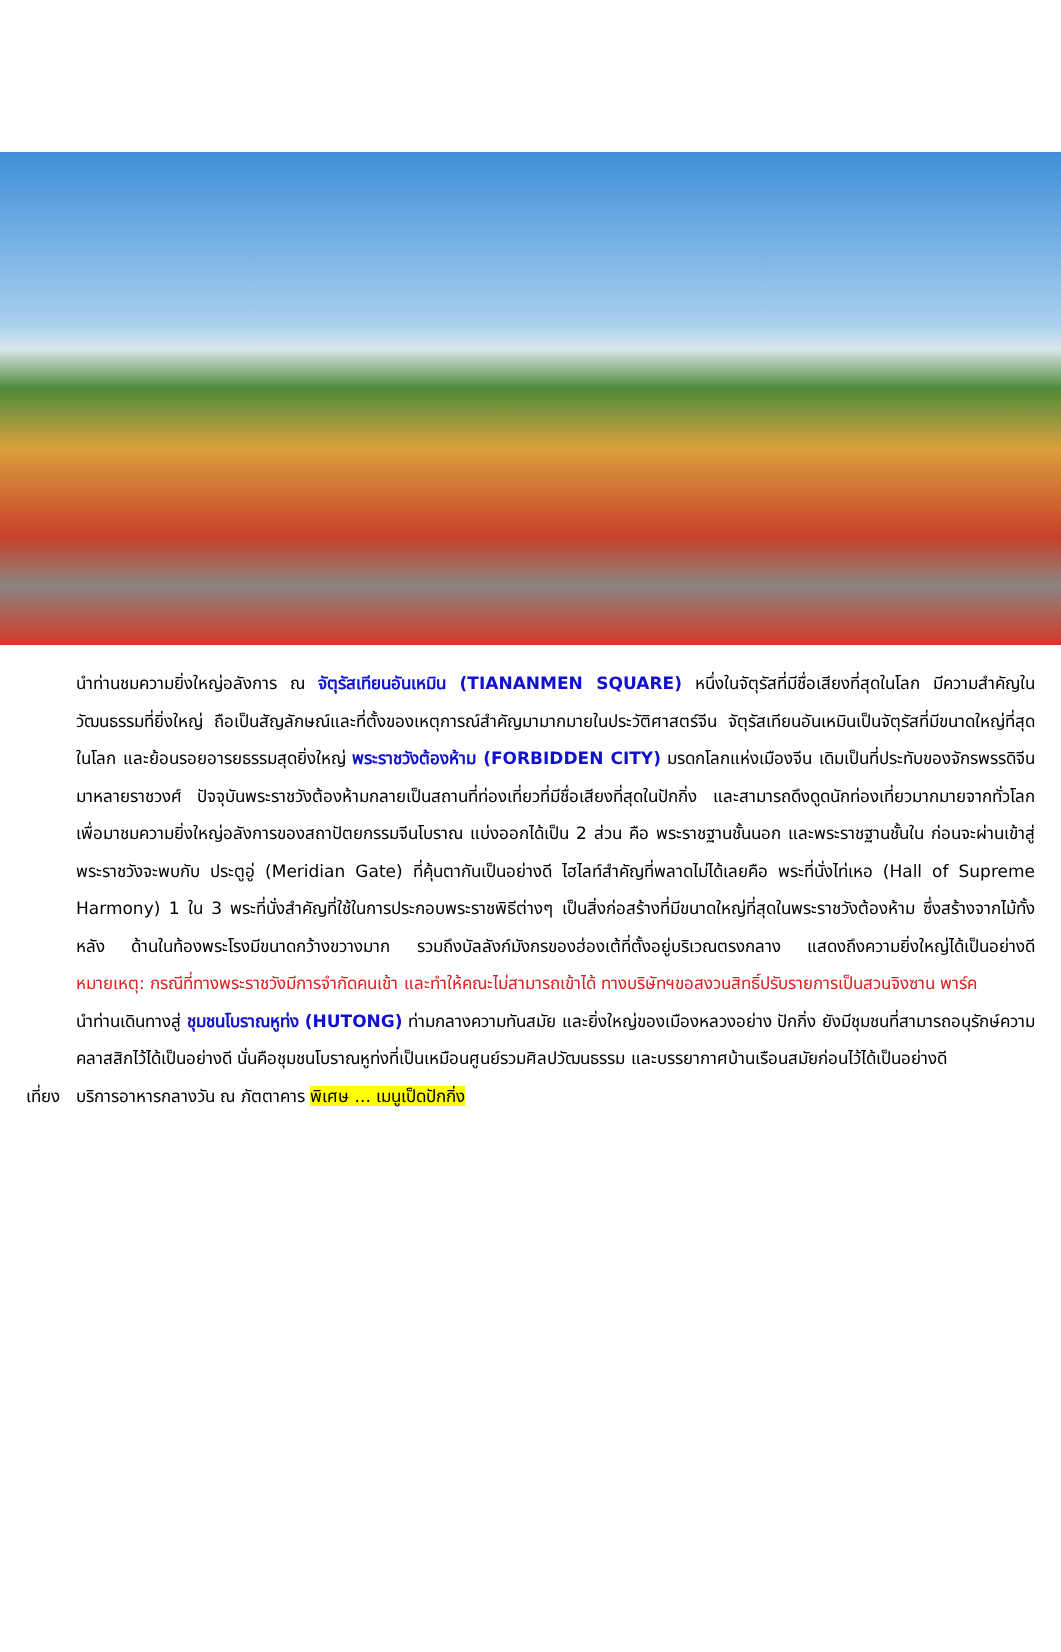นำท่านชมความยิ่งใหญ่อลังการ ณ จัตุรัสเทียนอันเหมิน (TIANANMEN SQUARE) หนึ่งในจัตุรัสที่มีชื่อเสียงที่สุดในโลก มีความสำคัญในวัฒนธรรมที่ยิ่งใหญ่ ถือเป็นสัญลักษณ์และที่ตั้งของเหตุการณ์สำคัญมามากมายในประวัติศาสตร์จีน จัตุรัสเทียนอันเหมินเป็นจัตุรัสที่มีขนาดใหญ่ที่สุดในโลก และย้อนรอยอารยธรรมสุดยิ่งใหญ่ พระราชวังต้องห้าม (FORBIDDEN CITY) มรดกโลกแห่งเมืองจีน เดิมเป็นที่ประทับของจักรพรรดิจีนมาหลายราชวงศ์ ปัจจุบันพระราชวังต้องห้ามกลายเป็นสถานที่ท่องเที่ยวที่มีชื่อเสียงที่สุดในปักกิ่ง และสามารถดึงดูดนักท่องเที่ยวมากมายจากทั่วโลกเพื่อมาชมความยิ่งใหญ่อลังการของสถาปัตยกรรมจีนโบราณ แบ่งออกได้เป็น 2 ส่วน คือ พระราชฐานชั้นนอก และพระราชฐานชั้นใน ก่อนจะผ่านเข้าสู่พระราชวังจะพบกับ ประตูอู่ (Meridian Gate) ที่คุ้นตากันเป็นอย่างดี ไฮไลท์สำคัญที่พลาดไม่ได้เลยคือ พระที่นั่งไท่เหอ (Hall of Supreme Harmony) 1 ใน 3 พระที่นั่งสำคัญที่ใช้ในการประกอบพระราชพิธีต่างๆ เป็นสิ่งก่อสร้างที่มีขนาดใหญ่ที่สุดในพระราชวังต้องห้าม ซึ่งสร้างจากไม้ทั้งหลัง ด้านในท้องพระโรงมีขนาดกว้างขวางมาก รวมถึงบัลลังก์มังกรของฮ่องเต้ที่ตั้งอยู่บริเวณตรงกลาง แสดงถึงความยิ่งใหญ่ได้เป็นอย่างดี หมายเหตุ: กรณีที่ทางพระราชวังมีการจำกัดคนเข้า และทำให้คณะไม่สามารถเข้าได้ ทางบริษัทฯขอสงวนสิทธิ์ปรับรายการเป็นสวนจิงซาน พาร์ค
นำท่านเดินทางสู่ ชุมชนโบราณหูท่ง (HUTONG) ท่ามกลางความทันสมัย และยิ่งใหญ่ของเมืองหลวงอย่าง ปักกิ่ง ยังมีชุมชนที่สามารถอนุรักษ์ความคลาสสิกไว้ได้เป็นอย่างดี นั่นคือชุมชนโบราณหูท่งที่เป็นเหมือนศูนย์รวมศิลปวัฒนธรรม และบรรยากาศบ้านเรือนสมัยก่อนไว้ได้เป็นอย่างดี
เที่ยง บริการอาหารกลางวัน ณ ภัตตาคาร พิเศษ ... เมนูเป็ดปักกิ่ง